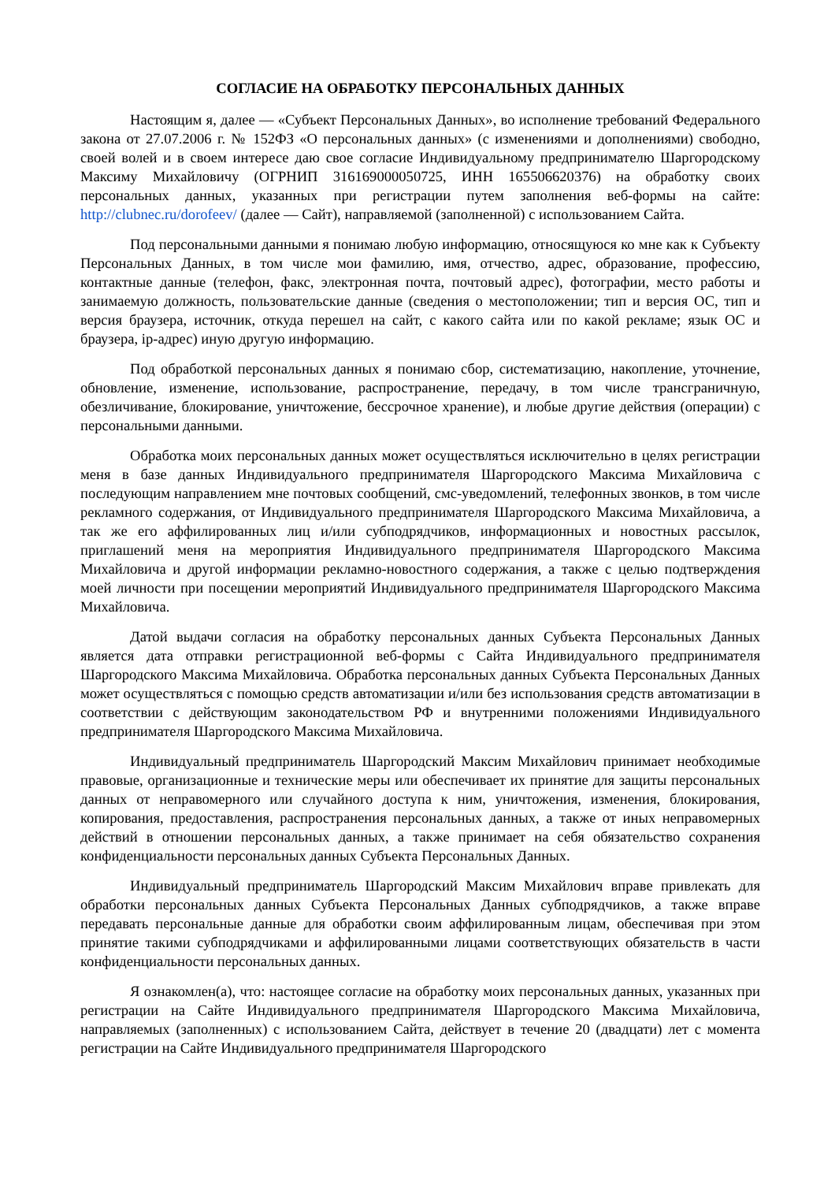СОГЛАСИЕ НА ОБРАБОТКУ ПЕРСОНАЛЬНЫХ ДАННЫХ
Настоящим я, далее — «Субъект Персональных Данных», во исполнение требований Федерального закона от 27.07.2006 г. № 152ФЗ «О персональных данных» (с изменениями и дополнениями) свободно, своей волей и в своем интересе даю свое согласие Индивидуальному предпринимателю Шаргородскому Максиму Михайловичу (ОГРНИП 316169000050725, ИНН 165506620376) на обработку своих персональных данных, указанных при регистрации путем заполнения веб-формы на сайте: http://clubnec.ru/dorofeev/ (далее — Сайт), направляемой (заполненной) с использованием Сайта.
Под персональными данными я понимаю любую информацию, относящуюся ко мне как к Субъекту Персональных Данных, в том числе мои фамилию, имя, отчество, адрес, образование, профессию, контактные данные (телефон, факс, электронная почта, почтовый адрес), фотографии, место работы и занимаемую должность, пользовательские данные (сведения о местоположении; тип и версия ОС, тип и версия браузера, источник, откуда перешел на сайт, с какого сайта или по какой рекламе; язык ОС и браузера, ip-адрес) иную другую информацию.
Под обработкой персональных данных я понимаю сбор, систематизацию, накопление, уточнение, обновление, изменение, использование, распространение, передачу, в том числе трансграничную, обезличивание, блокирование, уничтожение, бессрочное хранение), и любые другие действия (операции) с персональными данными.
Обработка моих персональных данных может осуществляться исключительно в целях регистрации меня в базе данных Индивидуального предпринимателя Шаргородского Максима Михайловича с последующим направлением мне почтовых сообщений, смс-уведомлений, телефонных звонков, в том числе рекламного содержания, от Индивидуального предпринимателя Шаргородского Максима Михайловича, а так же его аффилированных лиц и/или субподрядчиков, информационных и новостных рассылок, приглашений меня на мероприятия Индивидуального предпринимателя Шаргородского Максима Михайловича и другой информации рекламно-новостного содержания, а также с целью подтверждения моей личности при посещении мероприятий Индивидуального предпринимателя Шаргородского Максима Михайловича.
Датой выдачи согласия на обработку персональных данных Субъекта Персональных Данных является дата отправки регистрационной веб-формы с Сайта Индивидуального предпринимателя Шаргородского Максима Михайловича. Обработка персональных данных Субъекта Персональных Данных может осуществляться с помощью средств автоматизации и/или без использования средств автоматизации в соответствии с действующим законодательством РФ и внутренними положениями Индивидуального предпринимателя Шаргородского Максима Михайловича.
Индивидуальный предприниматель Шаргородский Максим Михайлович принимает необходимые правовые, организационные и технические меры или обеспечивает их принятие для защиты персональных данных от неправомерного или случайного доступа к ним, уничтожения, изменения, блокирования, копирования, предоставления, распространения персональных данных, а также от иных неправомерных действий в отношении персональных данных, а также принимает на себя обязательство сохранения конфиденциальности персональных данных Субъекта Персональных Данных.
Индивидуальный предприниматель Шаргородский Максим Михайлович вправе привлекать для обработки персональных данных Субъекта Персональных Данных субподрядчиков, а также вправе передавать персональные данные для обработки своим аффилированным лицам, обеспечивая при этом принятие такими субподрядчиками и аффилированными лицами соответствующих обязательств в части конфиденциальности персональных данных.
Я ознакомлен(а), что: настоящее согласие на обработку моих персональных данных, указанных при регистрации на Сайте Индивидуального предпринимателя Шаргородского Максима Михайловича, направляемых (заполненных) с использованием Сайта, действует в течение 20 (двадцати) лет с момента регистрации на Сайте Индивидуального предпринимателя Шаргородского